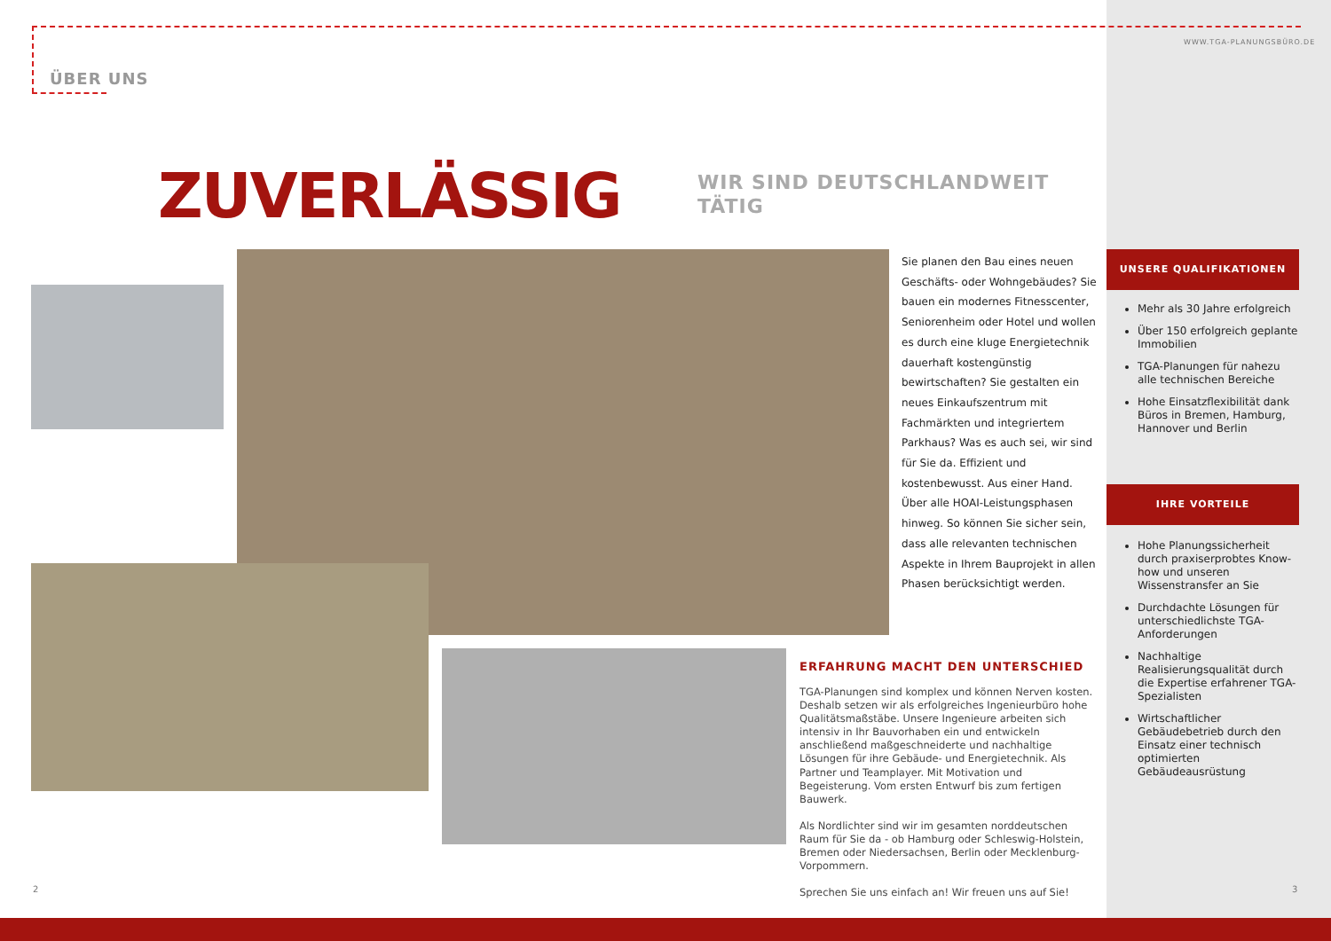WWW.TGA-PLANUNGSBÜRO.DE
ÜBER UNS
ZUVERLÄSSIG
WIR SIND DEUTSCHLANDWEIT
TÄTIG
Sie planen den Bau eines neuen Geschäfts- oder Wohngebäudes? Sie bauen ein modernes Fitnesscenter, Seniorenheim oder Hotel und wollen es durch eine kluge Energietechnik dauerhaft kostengünstig bewirtschaften? Sie gestalten ein neues Einkaufszentrum mit Fachmärkten und integriertem Parkhaus? Was es auch sei, wir sind für Sie da. Effizient und kostenbewusst. Aus einer Hand. Über alle HOAI-Leistungsphasen hinweg. So können Sie sicher sein, dass alle relevanten technischen Aspekte in Ihrem Bauprojekt in allen Phasen berücksichtigt werden.
ERFAHRUNG MACHT DEN UNTERSCHIED
TGA-Planungen sind komplex und können Nerven kosten. Deshalb setzen wir als erfolgreiches Ingenieurbüro hohe Qualitätsmaßstäbe. Unsere Ingenieure arbeiten sich intensiv in Ihr Bauvorhaben ein und entwickeln anschließend maßgeschneiderte und nachhaltige Lösungen für ihre Gebäude- und Energietechnik. Als Partner und Teamplayer. Mit Motivation und Begeisterung. Vom ersten Entwurf bis zum fertigen Bauwerk.
Als Nordlichter sind wir im gesamten norddeutschen Raum für Sie da - ob Hamburg oder Schleswig-Holstein, Bremen oder Niedersachsen, Berlin oder Mecklenburg-Vorpommern.
Sprechen Sie uns einfach an! Wir freuen uns auf Sie!
UNSERE QUALIFIKATIONEN
Mehr als 30 Jahre erfolgreich
Über 150 erfolgreich geplante Immobilien
TGA-Planungen für nahezu alle technischen Bereiche
Hohe Einsatzflexibilität dank Büros in Bremen, Hamburg, Hannover und Berlin
IHRE VORTEILE
Hohe Planungssicherheit durch praxiserprobtes Know-how und unseren Wissenstransfer an Sie
Durchdachte Lösungen für unterschiedlichste TGA-Anforderungen
Nachhaltige Realisierungsqualität durch die Expertise erfahrener TGA-Spezialisten
Wirtschaftlicher Gebäudebetrieb durch den Einsatz einer technisch optimierten Gebäudeausrüstung
2 3